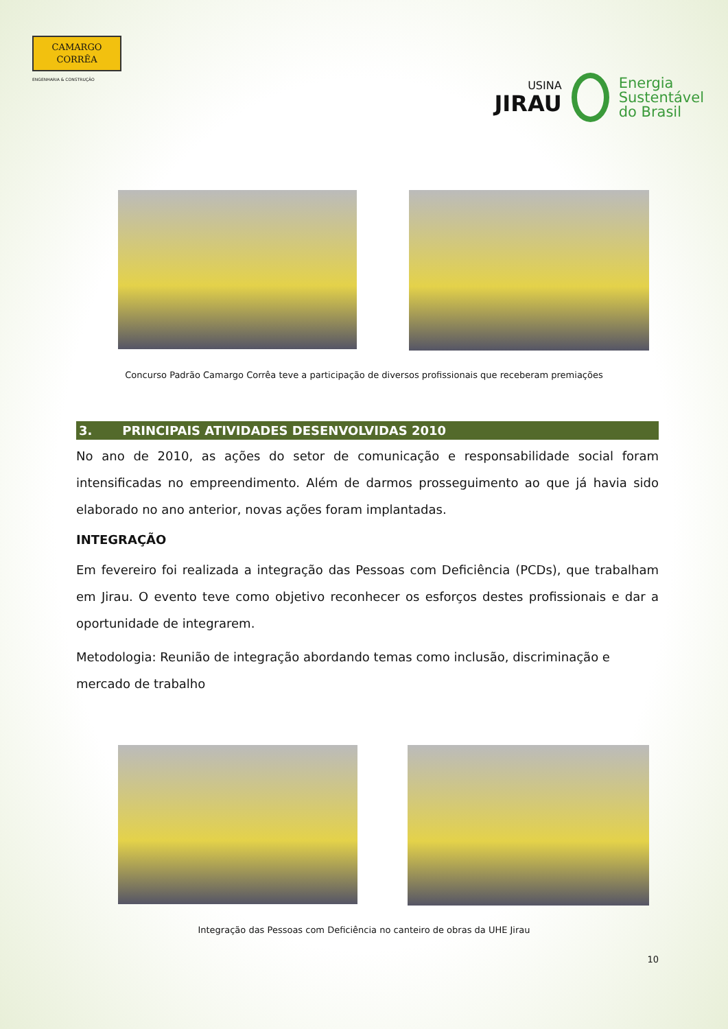CAMARGO
CORRÊA
ENGENHARIA & CONSTRUÇÃO
USINA
JIRAU
Energia
Sustentável
do Brasil
Concurso Padrão Camargo Corrêa teve a participação de diversos profissionais que receberam premiações
3. PRINCIPAIS ATIVIDADES DESENVOLVIDAS 2010
No ano de 2010, as ações do setor de comunicação e responsabilidade social foram intensificadas no empreendimento. Além de darmos prosseguimento ao que já havia sido elaborado no ano anterior, novas ações foram implantadas.
INTEGRAÇÃO
Em fevereiro foi realizada a integração das Pessoas com Deficiência (PCDs), que trabalham em Jirau. O evento teve como objetivo reconhecer os esforços destes profissionais e dar a oportunidade de integrarem.
Metodologia: Reunião de integração abordando temas como inclusão, discriminação e mercado de trabalho
Integração das Pessoas com Deficiência no canteiro de obras da UHE Jirau
10